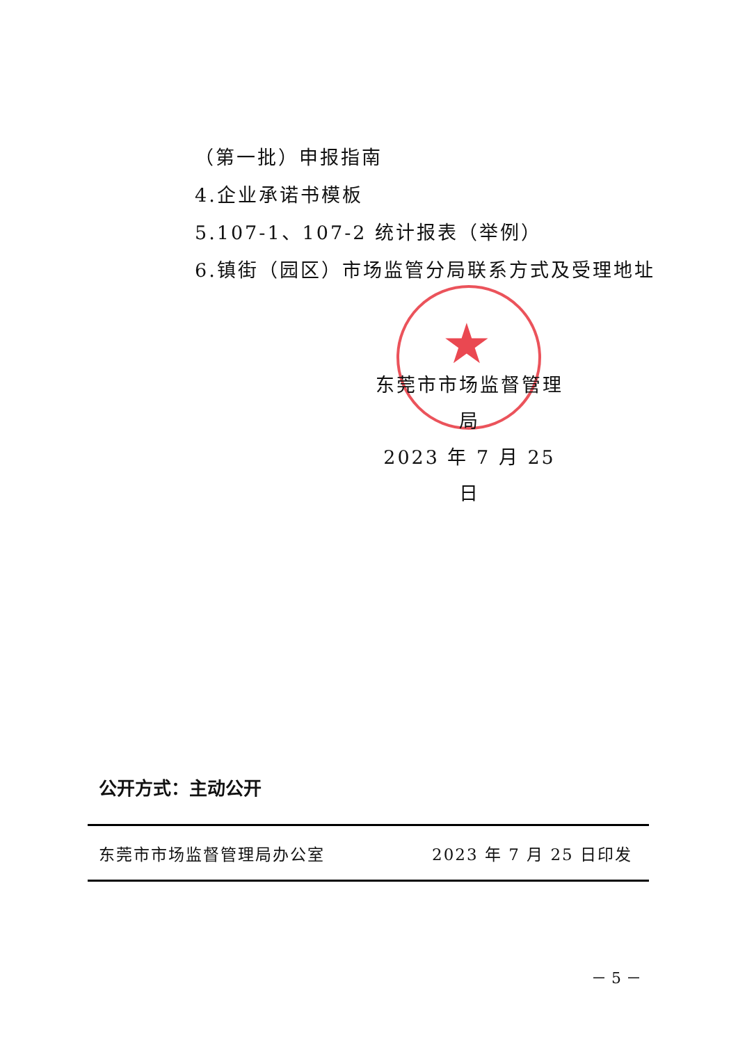★
（第一批）申报指南
4.企业承诺书模板
5.107-1、107-2 统计报表（举例）
6.镇街（园区）市场监管分局联系方式及受理地址
东莞市市场监督管理局
2023 年 7 月 25 日
公开方式：主动公开
东莞市市场监督管理局办公室 2023 年 7 月 25 日印发
－ 5 －